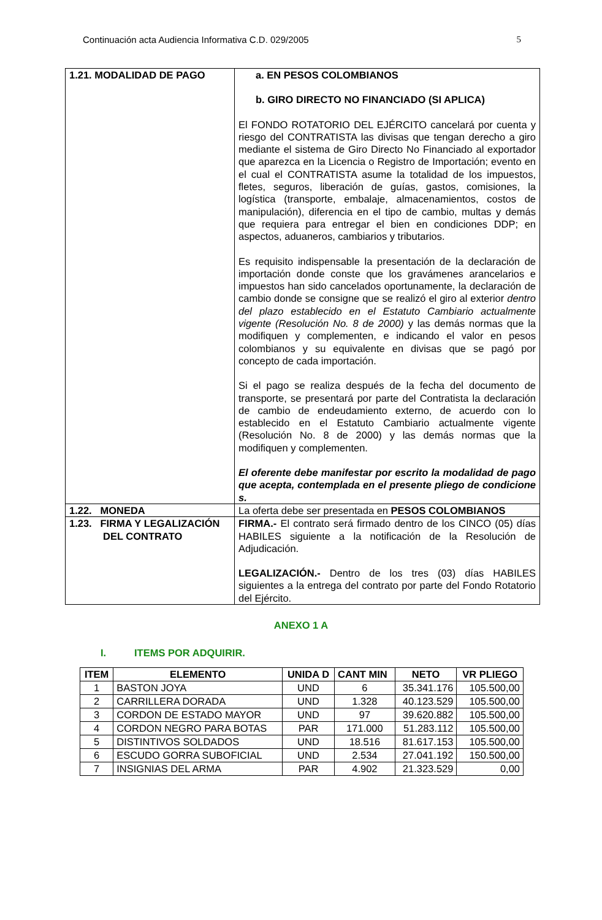Continuación acta Audiencia Informativa C.D. 029/2005 5
| 1.21. MODALIDAD DE PAGO | a. EN PESOS COLOMBIANOS b. GIRO DIRECTO NO FINANCIADO (SI APLICA) El FONDO ROTATORIO DEL EJÉRCITO cancelará por cuenta y riesgo del CONTRATISTA las divisas que tengan derecho a giro mediante el sistema de Giro Directo No Financiado al exportador que aparezca en la Licencia o Registro de Importación; evento en el cual el CONTRATISTA asume la totalidad de los impuestos, fletes, seguros, liberación de guías, gastos, comisiones, la logística (transporte, embalaje, almacenamientos, costos de manipulación), diferencia en el tipo de cambio, multas y demás que requiera para entregar el bien en condiciones DDP; en aspectos, aduaneros, cambiarios y tributarios. Es requisito indispensable la presentación de la declaración de importación donde conste que los gravámenes arancelarios e impuestos han sido cancelados oportunamente, la declaración de cambio donde se consigne que se realizó el giro al exterior dentro del plazo establecido en el Estatuto Cambiario actualmente vigente (Resolución No. 8 de 2000) y las demás normas que la modifiquen y complementen, e indicando el valor en pesos colombianos y su equivalente en divisas que se pagó por concepto de cada importación. Si el pago se realiza después de la fecha del documento de transporte, se presentará por parte del Contratista la declaración de cambio de endeudamiento externo, de acuerdo con lo establecido en el Estatuto Cambiario actualmente vigente (Resolución No. 8 de 2000) y las demás normas que la modifiquen y complementen. El oferente debe manifestar por escrito la modalidad de pago que acepta, contemplada en el presente pliego de condicione s. |
| 1.22. MONEDA | La oferta debe ser presentada en PESOS COLOMBIANOS |
| 1.23. FIRMA Y LEGALIZACIÓN DEL CONTRATO | FIRMA.- El contrato será firmado dentro de los CINCO (05) días HABILES siguiente a la notificación de la Resolución de Adjudicación. LEGALIZACIÓN.- Dentro de los tres (03) días HABILES siguientes a la entrega del contrato por parte del Fondo Rotatorio del Ejército. |
ANEXO 1 A
I. ITEMS POR ADQUIRIR.
| ITEM | ELEMENTO | UNIDA D | CANT MIN | NETO | VR PLIEGO |
| --- | --- | --- | --- | --- | --- |
| 1 | BASTON JOYA | UND | 6 | 35.341.176 | 105.500,00 |
| 2 | CARRILLERA DORADA | UND | 1.328 | 40.123.529 | 105.500,00 |
| 3 | CORDON DE ESTADO MAYOR | UND | 97 | 39.620.882 | 105.500,00 |
| 4 | CORDON NEGRO PARA BOTAS | PAR | 171.000 | 51.283.112 | 105.500,00 |
| 5 | DISTINTIVOS SOLDADOS | UND | 18.516 | 81.617.153 | 105.500,00 |
| 6 | ESCUDO GORRA SUBOFICIAL | UND | 2.534 | 27.041.192 | 150.500,00 |
| 7 | INSIGNIAS DEL ARMA | PAR | 4.902 | 21.323.529 | 0,00 |